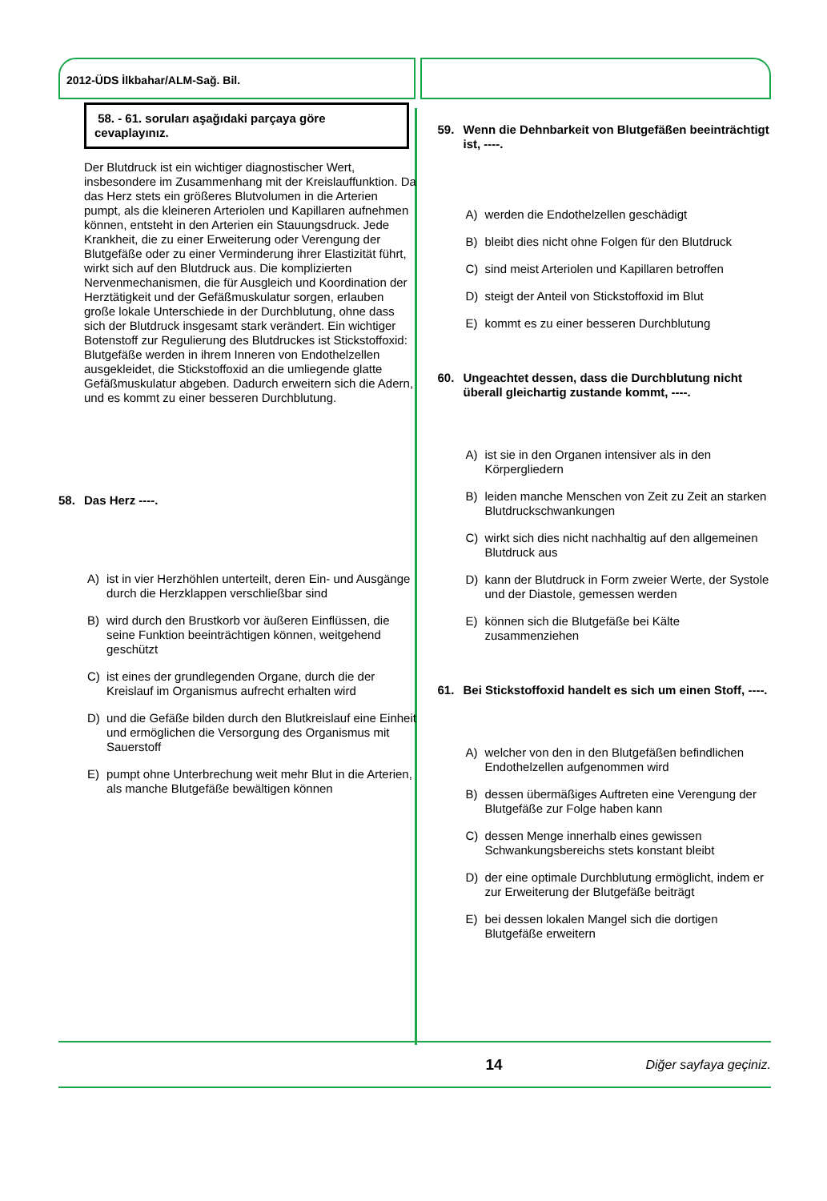2012-ÜDS İlkbahar/ALM-Sağ. Bil.
58. - 61. soruları aşağıdaki parçaya göre cevaplayınız.
Der Blutdruck ist ein wichtiger diagnostischer Wert, insbesondere im Zusammenhang mit der Kreislauffunktion. Da das Herz stets ein größeres Blutvolumen in die Arterien pumpt, als die kleineren Arteriolen und Kapillaren aufnehmen können, entsteht in den Arterien ein Stauungsdruck. Jede Krankheit, die zu einer Erweiterung oder Verengung der Blutgefäße oder zu einer Verminderung ihrer Elastizität führt, wirkt sich auf den Blutdruck aus. Die komplizierten Nervenmechanismen, die für Ausgleich und Koordination der Herztätigkeit und der Gefäßmuskulatur sorgen, erlauben große lokale Unterschiede in der Durchblutung, ohne dass sich der Blutdruck insgesamt stark verändert. Ein wichtiger Botenstoff zur Regulierung des Blutdruckes ist Stickstoffoxid: Blutgefäße werden in ihrem Inneren von Endothelzellen ausgekleidet, die Stickstoffoxid an die umliegende glatte Gefäßmuskulatur abgeben. Dadurch erweitern sich die Adern, und es kommt zu einer besseren Durchblutung.
58. Das Herz ----.
A) ist in vier Herzhöhlen unterteilt, deren Ein- und Ausgänge durch die Herzklappen verschließbar sind
B) wird durch den Brustkorb vor äußeren Einflüssen, die seine Funktion beeinträchtigen können, weitgehend geschützt
C) ist eines der grundlegenden Organe, durch die der Kreislauf im Organismus aufrecht erhalten wird
D) und die Gefäße bilden durch den Blutkreislauf eine Einheit und ermöglichen die Versorgung des Organismus mit Sauerstoff
E) pumpt ohne Unterbrechung weit mehr Blut in die Arterien, als manche Blutgefäße bewältigen können
59. Wenn die Dehnbarkeit von Blutgefäßen beeinträchtigt ist, ----.
A) werden die Endothelzellen geschädigt
B) bleibt dies nicht ohne Folgen für den Blutdruck
C) sind meist Arteriolen und Kapillaren betroffen
D) steigt der Anteil von Stickstoffoxid im Blut
E) kommt es zu einer besseren Durchblutung
60. Ungeachtet dessen, dass die Durchblutung nicht überall gleichartig zustande kommt, ----.
A) ist sie in den Organen intensiver als in den Körpergliedern
B) leiden manche Menschen von Zeit zu Zeit an starken Blutdruckschwankungen
C) wirkt sich dies nicht nachhaltig auf den allgemeinen Blutdruck aus
D) kann der Blutdruck in Form zweier Werte, der Systole und der Diastole, gemessen werden
E) können sich die Blutgefäße bei Kälte zusammenziehen
61. Bei Stickstoffoxid handelt es sich um einen Stoff, ----.
A) welcher von den in den Blutgefäßen befindlichen Endothelzellen aufgenommen wird
B) dessen übermäßiges Auftreten eine Verengung der Blutgefäße zur Folge haben kann
C) dessen Menge innerhalb eines gewissen Schwankungsbereichs stets konstant bleibt
D) der eine optimale Durchblutung ermöglicht, indem er zur Erweiterung der Blutgefäße beiträgt
E) bei dessen lokalen Mangel sich die dortigen Blutgefäße erweitern
14 Diğer sayfaya geçiniz.